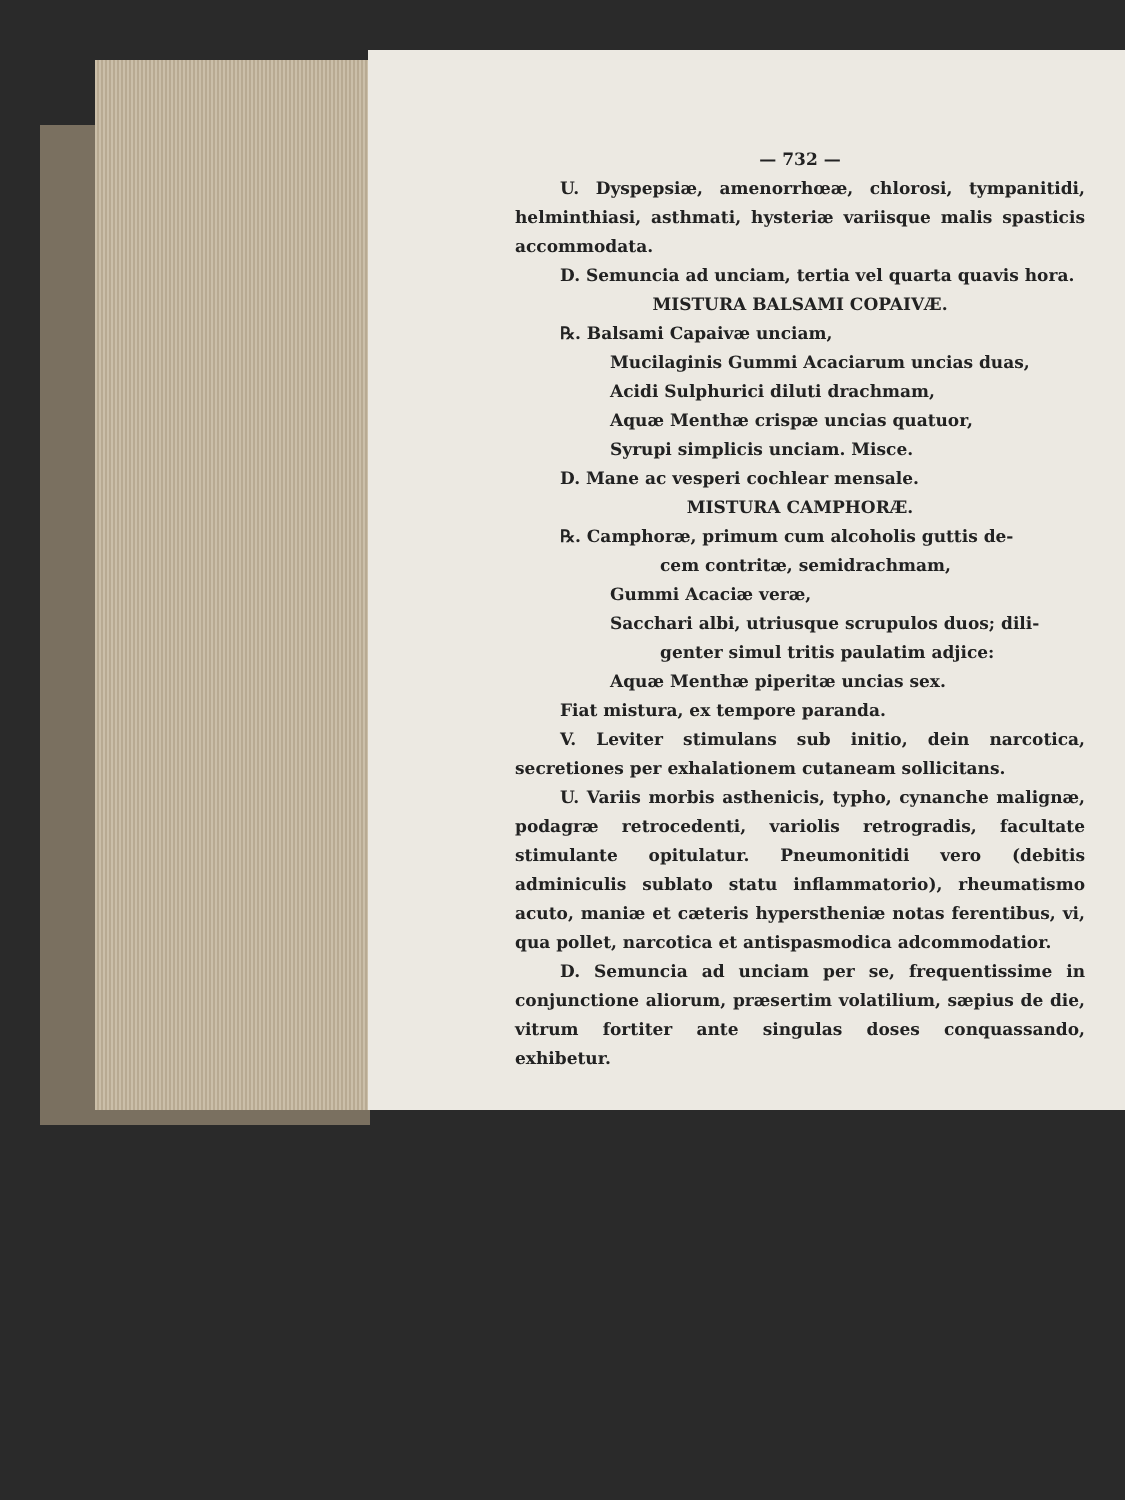— 732 —
U. Dyspepsiæ, amenorrhœæ, chlorosi, tympanitidi, helminthiasi, asthmati, hysteriæ variisque malis spasticis accommodata.
D. Semuncia ad unciam, tertia vel quarta quavis hora.
MISTURA BALSAMI COPAIVÆ.
℞. Balsami Capaivæ unciam,
Mucilaginis Gummi Acaciarum uncias duas,
Acidi Sulphurici diluti drachmam,
Aquæ Menthæ crispæ uncias quatuor,
Syrupi simplicis unciam. Misce.
D. Mane ac vesperi cochlear mensale.
MISTURA CAMPHORÆ.
℞. Camphoræ, primum cum alcoholis guttis de-
cem contritæ, semidrachmam,
Gummi Acaciæ veræ,
Sacchari albi, utriusque scrupulos duos; dili-
genter simul tritis paulatim adjice:
Aquæ Menthæ piperitæ uncias sex.
Fiat mistura, ex tempore paranda.
V. Leviter stimulans sub initio, dein narcotica, secretiones per exhalationem cutaneam sollicitans.
U. Variis morbis asthenicis, typho, cynanche malignæ, podagræ retrocedenti, variolis retrogradis, facultate stimulante opitulatur. Pneumonitidi vero (debitis adminiculis sublato statu inflammatorio), rheumatismo acuto, maniæ et cæteris hypersthenіæ notas ferentibus, vi, qua pollet, narcotica et antispasmodica adcommodatior.
D. Semuncia ad unciam per se, frequentissime in conjunctione aliorum, præsertim volatilium, sæpius de die, vitrum fortiter ante singulas doses conquassando, exhibetur.